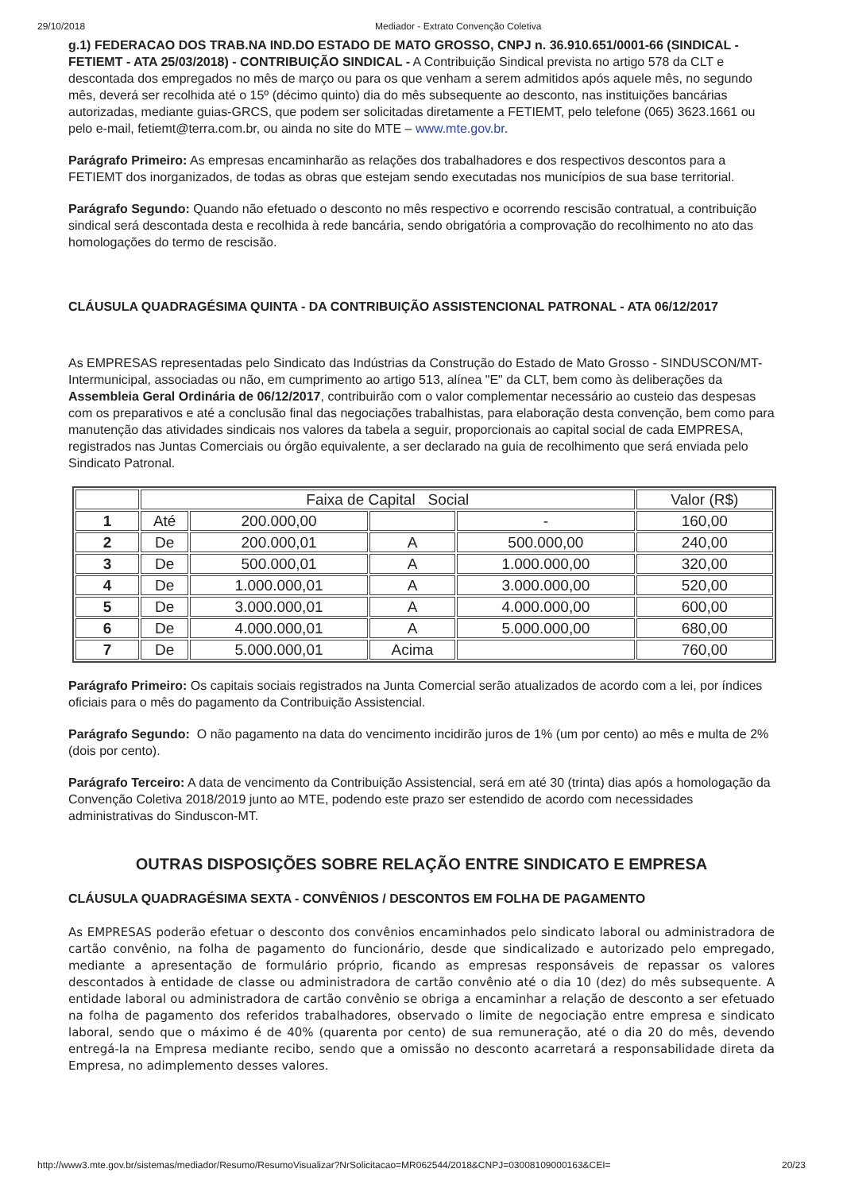29/10/2018 Mediador - Extrato Convenção Coletiva
g.1) FEDERACAO DOS TRAB.NA IND.DO ESTADO DE MATO GROSSO, CNPJ n. 36.910.651/0001-66 (SINDICAL - FETIEMT - ATA 25/03/2018) - CONTRIBUIÇÃO SINDICAL - A Contribuição Sindical prevista no artigo 578 da CLT e descontada dos empregados no mês de março ou para os que venham a serem admitidos após aquele mês, no segundo mês, deverá ser recolhida até o 15º (décimo quinto) dia do mês subsequente ao desconto, nas instituições bancárias autorizadas, mediante guias-GRCS, que podem ser solicitadas diretamente a FETIEMT, pelo telefone (065) 3623.1661 ou pelo e-mail, fetiemt@terra.com.br, ou ainda no site do MTE – www.mte.gov.br.
Parágrafo Primeiro: As empresas encaminharão as relações dos trabalhadores e dos respectivos descontos para a FETIEMT dos inorganizados, de todas as obras que estejam sendo executadas nos municípios de sua base territorial.
Parágrafo Segundo: Quando não efetuado o desconto no mês respectivo e ocorrendo rescisão contratual, a contribuição sindical será descontada desta e recolhida à rede bancária, sendo obrigatória a comprovação do recolhimento no ato das homologações do termo de rescisão.
CLÁUSULA QUADRAGÉSIMA QUINTA - DA CONTRIBUIÇÃO ASSISTENCIONAL PATRONAL - ATA 06/12/2017
As EMPRESAS representadas pelo Sindicato das Indústrias da Construção do Estado de Mato Grosso - SINDUSCON/MT- Intermunicipal, associadas ou não, em cumprimento ao artigo 513, alínea "E" da CLT, bem como às deliberações da Assembleia Geral Ordinária de 06/12/2017, contribuirão com o valor complementar necessário ao custeio das despesas com os preparativos e até a conclusão final das negociações trabalhistas, para elaboração desta convenção, bem como para manutenção das atividades sindicais nos valores da tabela a seguir, proporcionais ao capital social de cada EMPRESA, registrados nas Juntas Comerciais ou órgão equivalente, a ser declarado na guia de recolhimento que será enviada pelo Sindicato Patronal.
| | Faixa de Capital Social | | | | Valor (R$) |
| 1 | Até | 200.000,00 | | - | 160,00 |
| 2 | De | 200.000,01 | A | 500.000,00 | 240,00 |
| 3 | De | 500.000,01 | A | 1.000.000,00 | 320,00 |
| 4 | De | 1.000.000,01 | A | 3.000.000,00 | 520,00 |
| 5 | De | 3.000.000,01 | A | 4.000.000,00 | 600,00 |
| 6 | De | 4.000.000,01 | A | 5.000.000,00 | 680,00 |
| 7 | De | 5.000.000,01 | Acima | | 760,00 |
Parágrafo Primeiro: Os capitais sociais registrados na Junta Comercial serão atualizados de acordo com a lei, por índices oficiais para o mês do pagamento da Contribuição Assistencial.
Parágrafo Segundo: O não pagamento na data do vencimento incidirão juros de 1% (um por cento) ao mês e multa de 2% (dois por cento).
Parágrafo Terceiro: A data de vencimento da Contribuição Assistencial, será em até 30 (trinta) dias após a homologação da Convenção Coletiva 2018/2019 junto ao MTE, podendo este prazo ser estendido de acordo com necessidades administrativas do Sinduscon-MT.
OUTRAS DISPOSIÇÕES SOBRE RELAÇÃO ENTRE SINDICATO E EMPRESA
CLÁUSULA QUADRAGÉSIMA SEXTA - CONVÊNIOS / DESCONTOS EM FOLHA DE PAGAMENTO
As EMPRESAS poderão efetuar o desconto dos convênios encaminhados pelo sindicato laboral ou administradora de cartão convênio, na folha de pagamento do funcionário, desde que sindicalizado e autorizado pelo empregado, mediante a apresentação de formulário próprio, ficando as empresas responsáveis de repassar os valores descontados à entidade de classe ou administradora de cartão convênio até o dia 10 (dez) do mês subsequente. A entidade laboral ou administradora de cartão convênio se obriga a encaminhar a relação de desconto a ser efetuado na folha de pagamento dos referidos trabalhadores, observado o limite de negociação entre empresa e sindicato laboral, sendo que o máximo é de 40% (quarenta por cento) de sua remuneração, até o dia 20 do mês, devendo entregá-la na Empresa mediante recibo, sendo que a omissão no desconto acarretará a responsabilidade direta da Empresa, no adimplemento desses valores.
http://www3.mte.gov.br/sistemas/mediador/Resumo/ResumoVisualizar?NrSolicitacao=MR062544/2018&CNPJ=03008109000163&CEI= 20/23